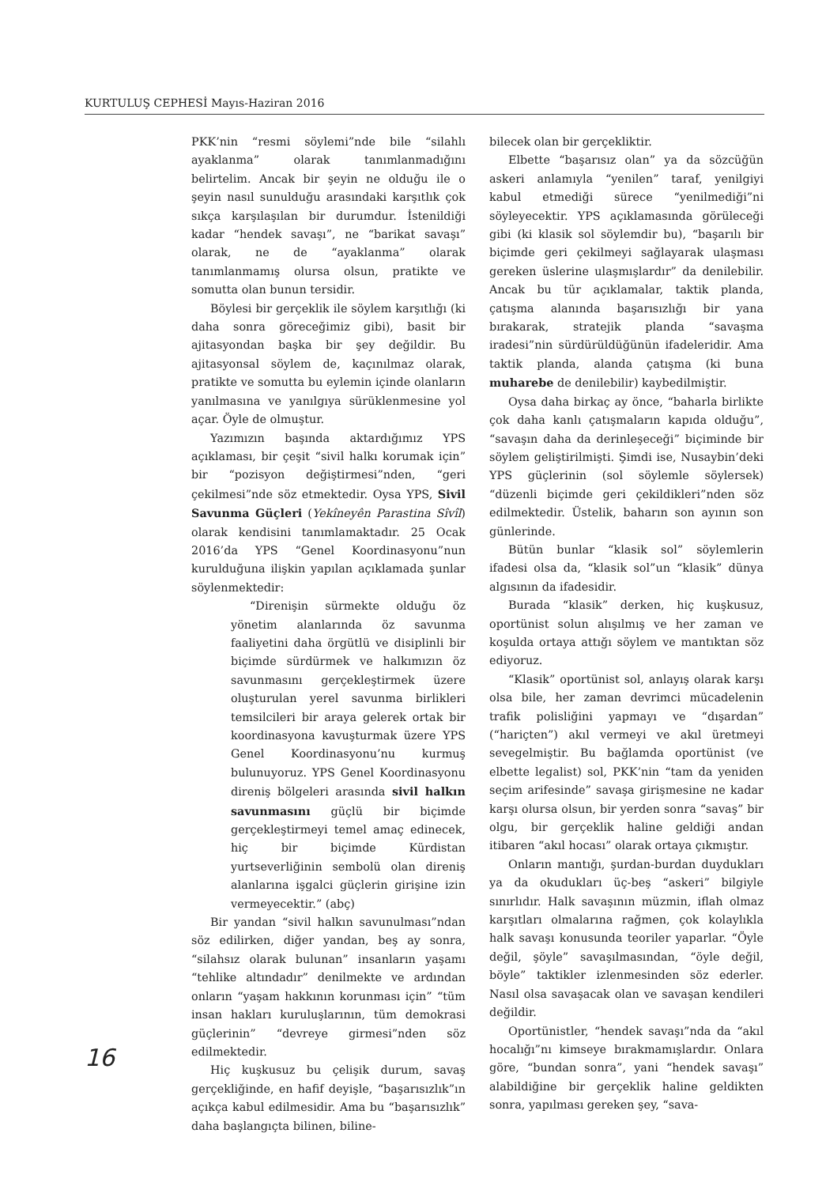KURTULUŞ CEPHESİ Mayıs-Haziran 2016
PKK’nin “resmi söylemi”nde bile “silahlı ayaklanma” olarak tanımlanmadığını belirtelim. Ancak bir şeyin ne olduğu ile o şeyin nasıl sunulduğu arasındaki karşıtlık çok sıkça karşılaşılan bir durumdur. İstenildiği kadar “hendek savaşı”, ne “barikat savaşı” olarak, ne de “ayaklanma” olarak tanımlanmamış olursa olsun, pratikte ve somutta olan bunun tersidir.
Böylesi bir gerçeklik ile söylem karşıtlığı (ki daha sonra göreceğimiz gibi), basit bir ajitasyondan başka bir şey değildir. Bu ajitasyonsal söylem de, kaçınılmaz olarak, pratikte ve somutta bu eylemin içinde olanların yanılmasına ve yanılgıya sürüklenmesine yol açar. Öyle de olmuştur.
Yazımızın başında aktardığımız YPS açıklaması, bir çeşit “sivil halkı korumak için” bir “pozisyon değiştirmesi”nden, “geri çekilmesi”nde söz etmektedir. Oysa YPS, Sivil Savunma Güçleri (Yekîneyên Parastina Sîvîl) olarak kendisini tanımlamaktadır. 25 Ocak 2016’da YPS “Genel Koordinasyonu”nun kurulduğuna ilişkin yapılan açıklamada şunlar söylenmektedir:
“Direnişin sürmekte olduğu öz yönetim alanlarında öz savunma faaliyetini daha örgütlü ve disiplinli bir biçimde sürdürmek ve halkımızın öz savunmasını gerçekleştirmek üzere oluşturulan yerel savunma birlikleri temsilcileri bir araya gelerek ortak bir koordinasyona kavuşturmak üzere YPS Genel Koordinasyonu’nu kurmuş bulunuyoruz. YPS Genel Koordinasyonu direniş bölgeleri arasında sivil halkın savunmasını güçlü bir biçimde gerçekleştirmeyi temel amaç edinecek, hiç bir biçimde Kürdistan yurtseverliğinin sembolü olan direniş alanlarına işgalci güçlerin girişine izin vermeyecektir.” (abç)
Bir yandan “sivil halkın savunulması”ndan söz edilirken, diğer yandan, beş ay sonra, “silahsız olarak bulunan” insanların yaşamı “tehlike altındadır” denilmekte ve ardından onların “yaşam hakkının korunması için” “tüm insan hakları kuruluşlarının, tüm demokrasi güçlerinin” “devreye girmesi”nden söz edilmektedir.
Hiç kuşkusuz bu çelişik durum, savaş gerçekliğinde, en hafif deyişle, “başarısızlık”ın açıkça kabul edilmesidir. Ama bu “başarısızlık” daha başlangıçta bilinen, biline-
bilecek olan bir gerçekliktir.
Elbette “başarısız olan” ya da sözcüğün askeri anlamıyla “yenilen” taraf, yenilgiyi kabul etmediği sürece “yenilmediği”ni söyleyecektir. YPS açıklamasında görüleceği gibi (ki klasik sol söylemdir bu), “başarılı bir biçimde geri çekilmeyi sağlayarak ulaşması gereken üslerine ulaşmışlardır” da denilebilir. Ancak bu tür açıklamalar, taktik planda, çatışma alanında başarısızlığı bir yana bırakarak, stratejik planda “savaşma iradesi”nin sürdürüldüğünün ifadeleridir. Ama taktik planda, alanda çatışma (ki buna muharebe de denilebilir) kaybedilmiştir.
Oysa daha birkaç ay önce, “baharla birlikte çok daha kanlı çatışmaların kapıda olduğu”, “savaşın daha da derinleşeceği” biçiminde bir söylem geliştirilmişti. Şimdi ise, Nusaybin’deki YPS güçlerinin (sol söylemle söylersek) “düzenli biçimde geri çekildikleri”nden söz edilmektedir. Üstelik, baharın son ayının son günlerinde.
Bütün bunlar “klasik sol” söylemlerin ifadesi olsa da, “klasik sol”un “klasik” dünya algısının da ifadesidir.
Burada “klasik” derken, hiç kuşkusuz, oportünist solun alışılmış ve her zaman ve koşulda ortaya attığı söylem ve mantıktan söz ediyoruz.
“Klasik” oportünist sol, anlayış olarak karşı olsa bile, her zaman devrimci mücadelenin trafik polisliğini yapmayı ve “dışardan” (“hariçten”) akıl vermeyi ve akıl üretmeyi sevegelmiştir. Bu bağlamda oportünist (ve elbette legalist) sol, PKK’nin “tam da yeniden seçim arifesinde” savaşa girişmesine ne kadar karşı olursa olsun, bir yerden sonra “savaş” bir olgu, bir gerçeklik haline geldiği andan itibaren “akıl hocası” olarak ortaya çıkmıştır.
Onların mantığı, şurdan-burdan duydukları ya da okudukları üç-beş “askeri” bilgiyle sınırlıdır. Halk savaşının müzmin, iflah olmaz karşıtları olmalarına rağmen, çok kolaylıkla halk savaşı konusunda teoriler yaparlar. “Öyle değil, şöyle” savaşılmasından, “öyle değil, böyle” taktikler izlenmesinden söz ederler. Nasıl olsa savaşacak olan ve savaşan kendileri değildir.
Oportünistler, “hendek savaşı”nda da “akıl hocalığı”nı kimseye bırakmamışlardır. Onlara göre, “bundan sonra”, yani “hendek savaşı” alabildiğine bir gerçeklik haline geldikten sonra, yapılması gereken şey, “sava-
16